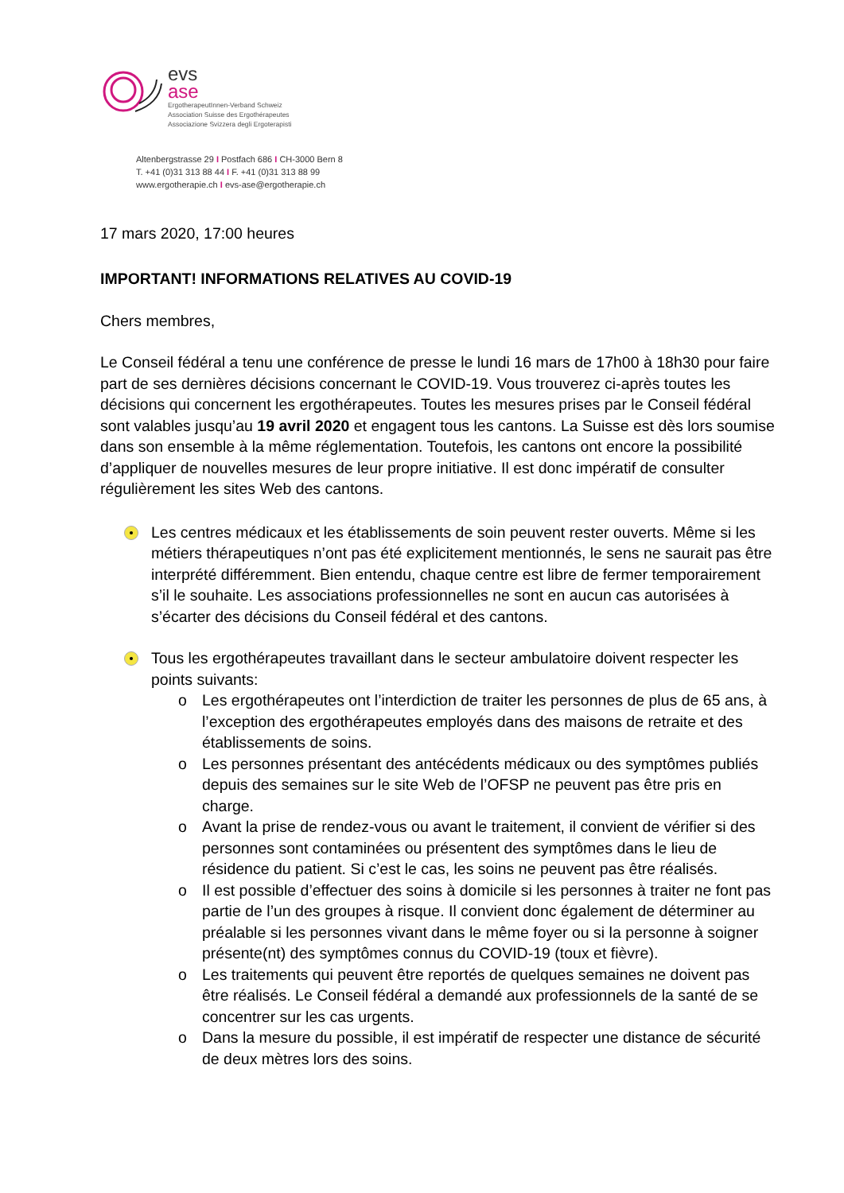evs
ase
ErgotherapeutInnen-Verband Schweiz
Association Suisse des Ergothérapeutes
Associazione Svizzera degli Ergoterapisti
Altenbergstrasse 29 I Postfach 686 I CH-3000 Bern 8
T. +41 (0)31 313 88 44 I F. +41 (0)31 313 88 99
www.ergotherapie.ch I evs-ase@ergotherapie.ch
17 mars 2020, 17:00 heures
IMPORTANT! INFORMATIONS RELATIVES AU COVID-19
Chers membres,
Le Conseil fédéral a tenu une conférence de presse le lundi 16 mars de 17h00 à 18h30 pour faire part de ses dernières décisions concernant le COVID-19. Vous trouverez ci-après toutes les décisions qui concernent les ergothérapeutes. Toutes les mesures prises par le Conseil fédéral sont valables jusqu’au 19 avril 2020 et engagent tous les cantons. La Suisse est dès lors soumise dans son ensemble à la même réglementation. Toutefois, les cantons ont encore la possibilité d’appliquer de nouvelles mesures de leur propre initiative. Il est donc impératif de consulter régulièrement les sites Web des cantons.
Les centres médicaux et les établissements de soin peuvent rester ouverts. Même si les métiers thérapeutiques n’ont pas été explicitement mentionnés, le sens ne saurait pas être interprété différemment. Bien entendu, chaque centre est libre de fermer temporairement s’il le souhaite. Les associations professionnelles ne sont en aucun cas autorisées à s’écarter des décisions du Conseil fédéral et des cantons.
Tous les ergothérapeutes travaillant dans le secteur ambulatoire doivent respecter les points suivants:
o Les ergothérapeutes ont l’interdiction de traiter les personnes de plus de 65 ans, à l’exception des ergothérapeutes employés dans des maisons de retraite et des établissements de soins.
o Les personnes présentant des antécédents médicaux ou des symptômes publiés depuis des semaines sur le site Web de l’OFSP ne peuvent pas être pris en charge.
o Avant la prise de rendez-vous ou avant le traitement, il convient de vérifier si des personnes sont contaminées ou présentent des symptômes dans le lieu de résidence du patient. Si c’est le cas, les soins ne peuvent pas être réalisés.
o Il est possible d’effectuer des soins à domicile si les personnes à traiter ne font pas partie de l’un des groupes à risque. Il convient donc également de déterminer au préalable si les personnes vivant dans le même foyer ou si la personne à soigner présente(nt) des symptômes connus du COVID-19 (toux et fièvre).
o Les traitements qui peuvent être reportés de quelques semaines ne doivent pas être réalisés. Le Conseil fédéral a demandé aux professionnels de la santé de se concentrer sur les cas urgents.
o Dans la mesure du possible, il est impératif de respecter une distance de sécurité de deux mètres lors des soins.